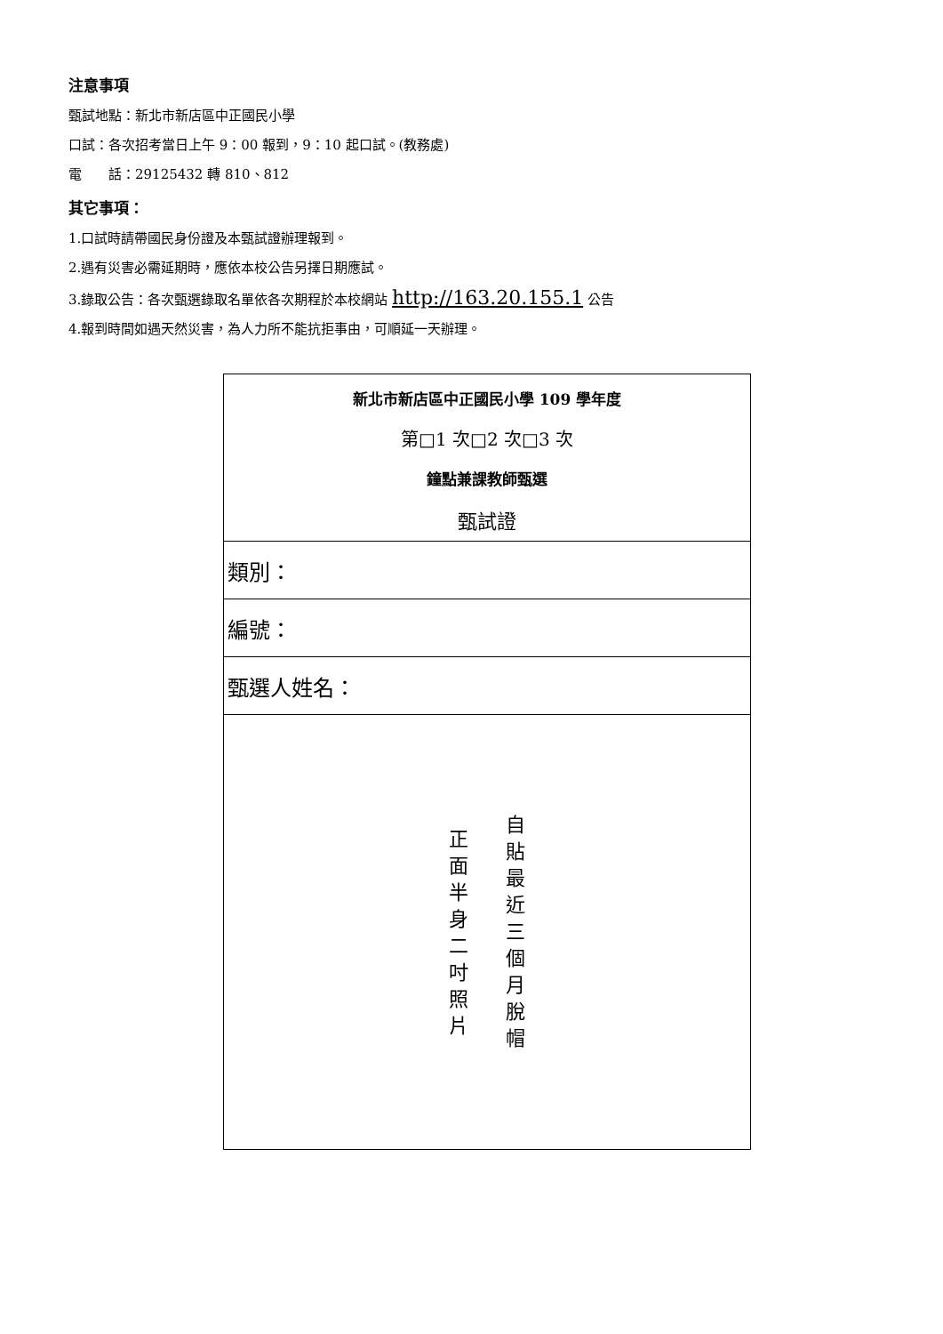注意事項
甄試地點：新北市新店區中正國民小學
口試：各次招考當日上午 9：00 報到，9：10 起口試。(教務處)
電　　話：29125432 轉 810、812
其它事項：
1.口試時請帶國民身份證及本甄試證辦理報到。
2.遇有災害必需延期時，應依本校公告另擇日期應試。
3.錄取公告：各次甄選錄取名單依各次期程於本校網站 http://163.20.155.1 公告
4.報到時間如遇天然災害，為人力所不能抗拒事由，可順延一天辦理。
| 新北市新店區中正國民小學 109 學年度 第□1 次□2 次□3 次 鐘點兼課教師甄選 甄試證 |
| 類別： |
| 編號： |
| 甄選人姓名： |
| 自 貼 最 近 三 個 月 脫 帽 正 面 半 身 二 吋 照 片 |